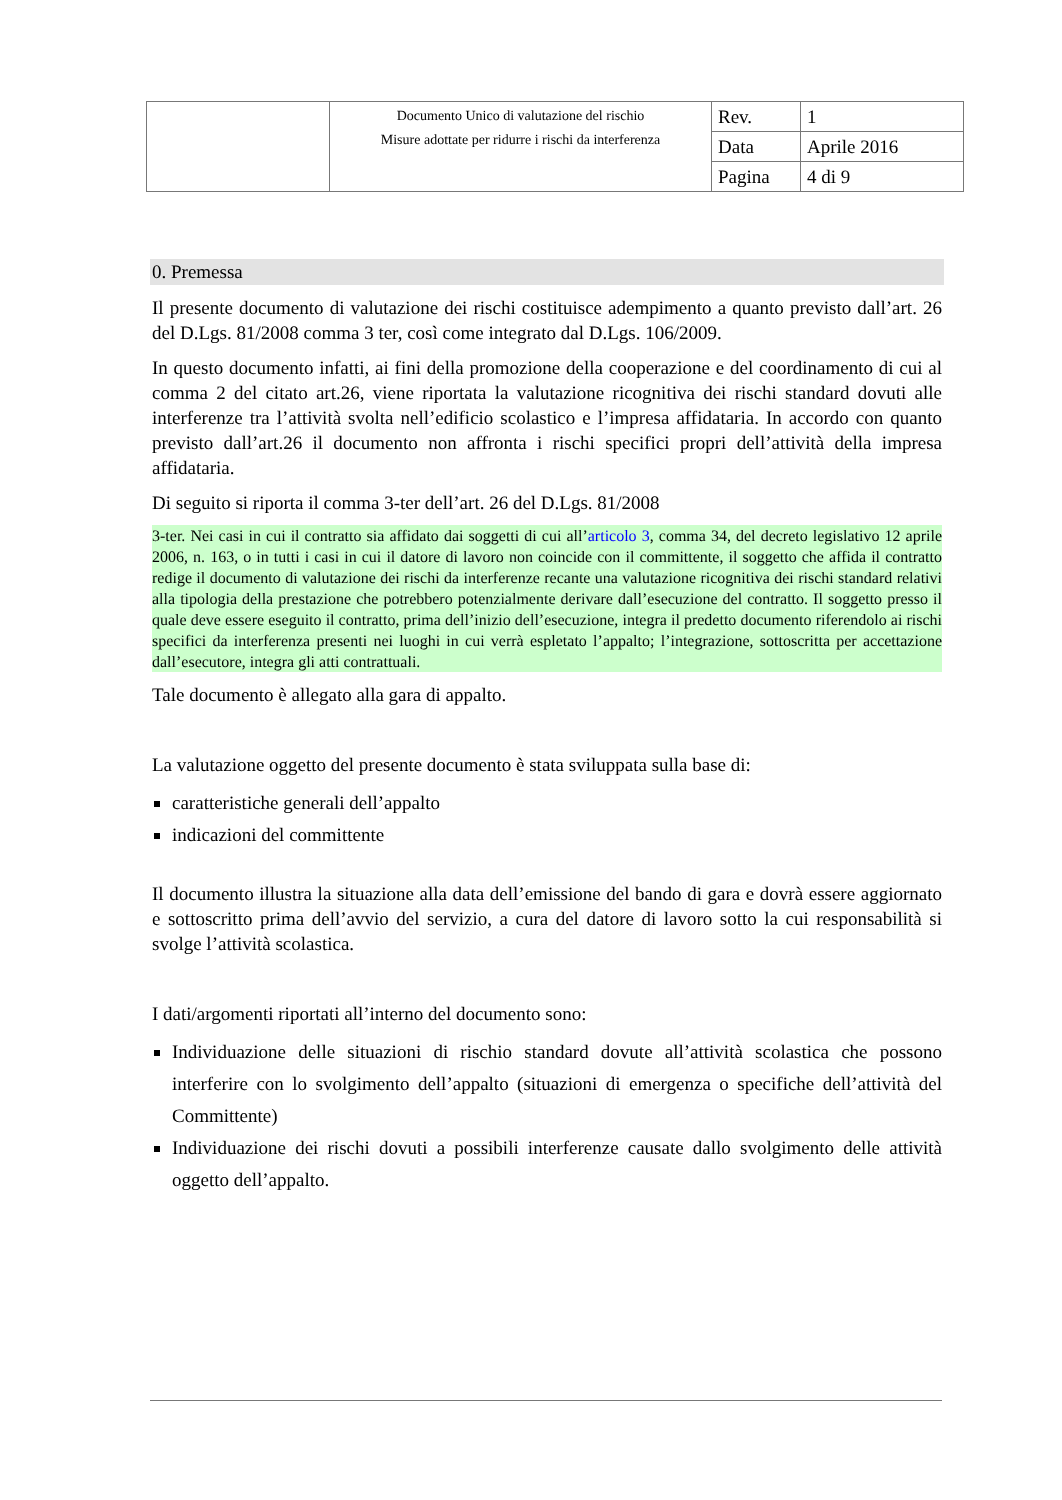| | Documento Unico di valutazione del rischio Misure adottate per ridurre i rischi da interferenza | Rev. | 1 |
| | | Data | Aprile 2016 |
| | | Pagina | 4 di 9 |
0. Premessa
Il presente documento di valutazione dei rischi costituisce adempimento a quanto previsto dall’art. 26 del D.Lgs. 81/2008 comma 3 ter, così come integrato dal D.Lgs. 106/2009.
In questo documento infatti, ai fini della promozione della cooperazione e del coordinamento di cui al comma 2 del citato art.26, viene riportata la valutazione ricognitiva dei rischi standard dovuti alle interferenze tra l’attività svolta nell’edificio scolastico e l’impresa affidataria. In accordo con quanto previsto dall’art.26 il documento non affronta i rischi specifici propri dell’attività della impresa affidataria.
Di seguito si riporta il comma 3-ter dell’art. 26 del D.Lgs. 81/2008
3-ter. Nei casi in cui il contratto sia affidato dai soggetti di cui all’articolo 3, comma 34, del decreto legislativo 12 aprile 2006, n. 163, o in tutti i casi in cui il datore di lavoro non coincide con il committente, il soggetto che affida il contratto redige il documento di valutazione dei rischi da interferenze recante una valutazione ricognitiva dei rischi standard relativi alla tipologia della prestazione che potrebbero potenzialmente derivare dall’esecuzione del contratto. Il soggetto presso il quale deve essere eseguito il contratto, prima dell’inizio dell’esecuzione, integra il predetto documento riferendolo ai rischi specifici da interferenza presenti nei luoghi in cui verrà espletato l’appalto; l’integrazione, sottoscritta per accettazione dall’esecutore, integra gli atti contrattuali.
Tale documento è allegato alla gara di appalto.
La valutazione oggetto del presente documento è stata sviluppata sulla base di:
caratteristiche generali dell’appalto
indicazioni del committente
Il documento illustra la situazione alla data dell’emissione del bando di gara e dovrà essere aggiornato e sottoscritto prima dell’avvio del servizio, a cura del datore di lavoro sotto la cui responsabilità si svolge l’attività scolastica.
I dati/argomenti riportati all’interno del documento sono:
Individuazione delle situazioni di rischio standard dovute all’attività scolastica che possono interferire con lo svolgimento dell’appalto (situazioni di emergenza o specifiche dell’attività del Committente)
Individuazione dei rischi dovuti a possibili interferenze causate dallo svolgimento delle attività oggetto dell’appalto.